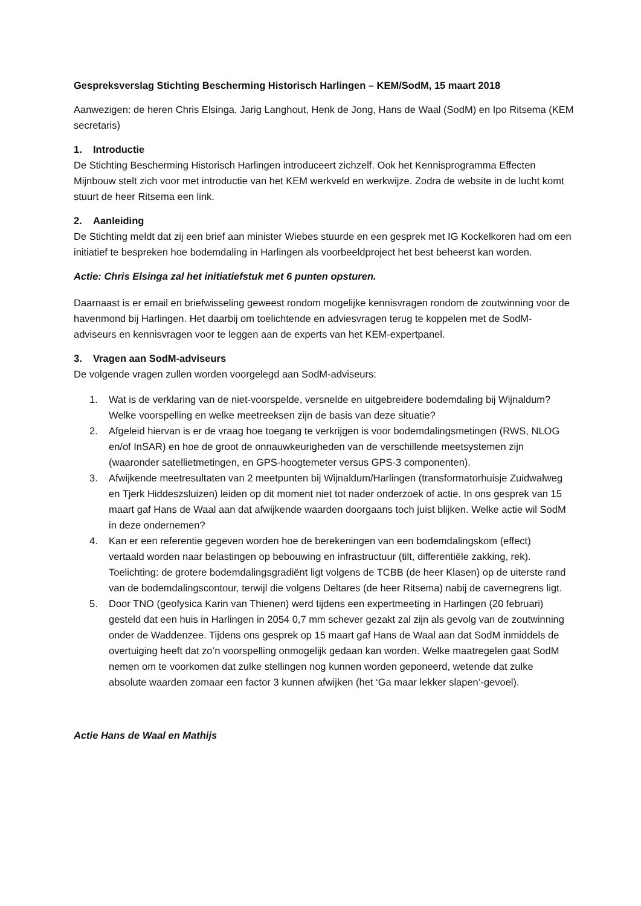Gespreksverslag Stichting Bescherming Historisch Harlingen – KEM/SodM, 15 maart 2018
Aanwezigen: de heren Chris Elsinga, Jarig Langhout, Henk de Jong, Hans de Waal (SodM) en Ipo Ritsema (KEM secretaris)
1. Introductie
De Stichting Bescherming Historisch Harlingen introduceert zichzelf. Ook het Kennisprogramma Effecten Mijnbouw stelt zich voor met introductie van het KEM werkveld en werkwijze. Zodra de website in de lucht komt stuurt de heer Ritsema een link.
2. Aanleiding
De Stichting meldt dat zij een brief aan minister Wiebes stuurde en een gesprek met IG Kockelkoren had om een initiatief te bespreken hoe bodemdaling in Harlingen als voorbeeldproject het best beheerst kan worden.
Actie: Chris Elsinga zal het initiatiefstuk met 6 punten opsturen.
Daarnaast is er email en briefwisseling geweest rondom mogelijke kennisvragen rondom de zoutwinning voor de havenmond bij Harlingen. Het daarbij om toelichtende en adviesvragen terug te koppelen met de SodM-adviseurs en kennisvragen voor te leggen aan de experts van het KEM-expertpanel.
3. Vragen aan SodM-adviseurs
De volgende vragen zullen worden voorgelegd aan SodM-adviseurs:
1. Wat is de verklaring van de niet-voorspelde, versnelde en uitgebreidere bodemdaling bij Wijnaldum? Welke voorspelling en welke meetreeksen zijn de basis van deze situatie?
2. Afgeleid hiervan is er de vraag hoe toegang te verkrijgen is voor bodemdalingsmetingen (RWS, NLOG en/of InSAR) en hoe de groot de onnauwkeurigheden van de verschillende meetsystemen zijn (waaronder satellietmetingen, en GPS-hoogtemeter versus GPS-3 componenten).
3. Afwijkende meetresultaten van 2 meetpunten bij Wijnaldum/Harlingen (transformatorhuisje Zuidwalweg en Tjerk Hiddeszsluizen) leiden op dit moment niet tot nader onderzoek of actie. In ons gesprek van 15 maart gaf Hans de Waal aan dat afwijkende waarden doorgaans toch juist blijken. Welke actie wil SodM in deze ondernemen?
4. Kan er een referentie gegeven worden hoe de berekeningen van een bodemdalingskom (effect) vertaald worden naar belastingen op bebouwing en infrastructuur (tilt, differentiële zakking, rek).
Toelichting: de grotere bodemdalingsgradiënt ligt volgens de TCBB (de heer Klasen) op de uiterste rand van de bodemdalingscontour, terwijl die volgens Deltares (de heer Ritsema) nabij de cavernegrens ligt.
5. Door TNO (geofysica Karin van Thienen) werd tijdens een expertmeeting in Harlingen (20 februari) gesteld dat een huis in Harlingen in 2054 0,7 mm schever gezakt zal zijn als gevolg van de zoutwinning onder de Waddenzee. Tijdens ons gesprek op 15 maart gaf Hans de Waal aan dat SodM inmiddels de overtuiging heeft dat zo’n voorspelling onmogelijk gedaan kan worden. Welke maatregelen gaat SodM nemen om te voorkomen dat zulke stellingen nog kunnen worden geponeerd, wetende dat zulke absolute waarden zomaar een factor 3 kunnen afwijken (het ‘Ga maar lekker slapen’-gevoel).
Actie Hans de Waal en Mathijs